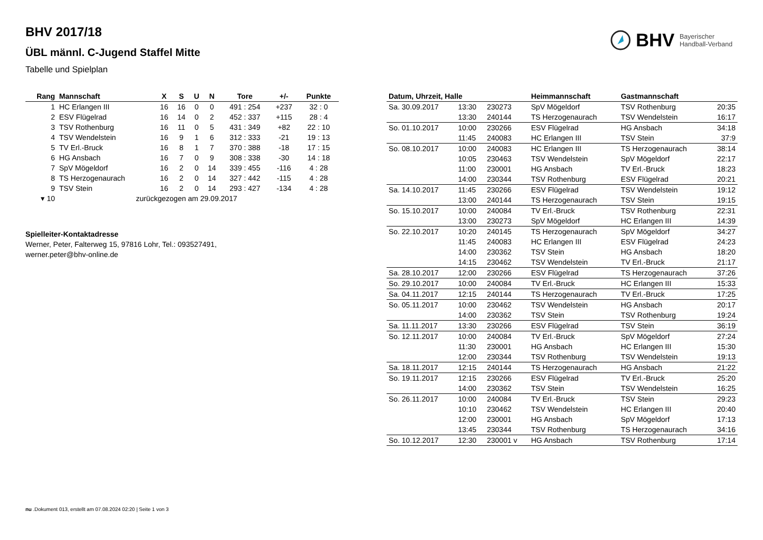BHV Bayerischer
Handball-Verband
BHV 2017/18
ÜBL männl. C-Jugend Staffel Mitte
Tabelle und Spielplan
| Rang | Mannschaft | X | S | U | N | Tore | +/- | Punkte |
| --- | --- | --- | --- | --- | --- | --- | --- | --- |
| 1 | HC Erlangen III | 16 | 16 | 0 | 0 | 491 : 254 | +237 | 32 : 0 |
| 2 | ESV Flügelrad | 16 | 14 | 0 | 2 | 452 : 337 | +115 | 28 : 4 |
| 3 | TSV Rothenburg | 16 | 11 | 0 | 5 | 431 : 349 | +82 | 22 : 10 |
| 4 | TSV Wendelstein | 16 | 9 | 1 | 6 | 312 : 333 | -21 | 19 : 13 |
| 5 | TV Erl.-Bruck | 16 | 8 | 1 | 7 | 370 : 388 | -18 | 17 : 15 |
| 6 | HG Ansbach | 16 | 7 | 0 | 9 | 308 : 338 | -30 | 14 : 18 |
| 7 | SpV Mögeldorf | 16 | 2 | 0 | 14 | 339 : 455 | -116 | 4 : 28 |
| 8 | TS Herzogenaurach | 16 | 2 | 0 | 14 | 327 : 442 | -115 | 4 : 28 |
| 9 | TSV Stein | 16 | 2 | 0 | 14 | 293 : 427 | -134 | 4 : 28 |
| ▾ 10 | zurückgezogen am 29.09.2017 | | | | | | | |
Spielleiter-Kontaktadresse
Werner, Peter, Falterweg 15, 97816 Lohr, Tel.: 093527491,
werner.peter@bhv-online.de
| Datum, Uhrzeit, Halle | | | Heimmannschaft | Gastmannschaft | |
| --- | --- | --- | --- | --- | --- |
| Sa. 30.09.2017 | 13:30 | 230273 | SpV Mögeldorf | TSV Rothenburg | 20:35 |
| | 13:30 | 240144 | TS Herzogenaurach | TSV Wendelstein | 16:17 |
| So. 01.10.2017 | 10:00 | 230266 | ESV Flügelrad | HG Ansbach | 34:18 |
| | 11:45 | 240083 | HC Erlangen III | TSV Stein | 37:9 |
| So. 08.10.2017 | 10:00 | 240083 | HC Erlangen III | TS Herzogenaurach | 38:14 |
| | 10:05 | 230463 | TSV Wendelstein | SpV Mögeldorf | 22:17 |
| | 11:00 | 230001 | HG Ansbach | TV Erl.-Bruck | 18:23 |
| | 14:00 | 230344 | TSV Rothenburg | ESV Flügelrad | 20:21 |
| Sa. 14.10.2017 | 11:45 | 230266 | ESV Flügelrad | TSV Wendelstein | 19:12 |
| | 13:00 | 240144 | TS Herzogenaurach | TSV Stein | 19:15 |
| So. 15.10.2017 | 10:00 | 240084 | TV Erl.-Bruck | TSV Rothenburg | 22:31 |
| | 13:00 | 230273 | SpV Mögeldorf | HC Erlangen III | 14:39 |
| So. 22.10.2017 | 10:20 | 240145 | TS Herzogenaurach | SpV Mögeldorf | 34:27 |
| | 11:45 | 240083 | HC Erlangen III | ESV Flügelrad | 24:23 |
| | 14:00 | 230362 | TSV Stein | HG Ansbach | 18:20 |
| | 14:15 | 230462 | TSV Wendelstein | TV Erl.-Bruck | 21:17 |
| Sa. 28.10.2017 | 12:00 | 230266 | ESV Flügelrad | TS Herzogenaurach | 37:26 |
| So. 29.10.2017 | 10:00 | 240084 | TV Erl.-Bruck | HC Erlangen III | 15:33 |
| Sa. 04.11.2017 | 12:15 | 240144 | TS Herzogenaurach | TV Erl.-Bruck | 17:25 |
| So. 05.11.2017 | 10:00 | 230462 | TSV Wendelstein | HG Ansbach | 20:17 |
| | 14:00 | 230362 | TSV Stein | TSV Rothenburg | 19:24 |
| Sa. 11.11.2017 | 13:30 | 230266 | ESV Flügelrad | TSV Stein | 36:19 |
| So. 12.11.2017 | 10:00 | 240084 | TV Erl.-Bruck | SpV Mögeldorf | 27:24 |
| | 11:30 | 230001 | HG Ansbach | HC Erlangen III | 15:30 |
| | 12:00 | 230344 | TSV Rothenburg | TSV Wendelstein | 19:13 |
| Sa. 18.11.2017 | 12:15 | 240144 | TS Herzogenaurach | HG Ansbach | 21:22 |
| So. 19.11.2017 | 12:15 | 230266 | ESV Flügelrad | TV Erl.-Bruck | 25:20 |
| | 14:00 | 230362 | TSV Stein | TSV Wendelstein | 16:25 |
| So. 26.11.2017 | 10:00 | 240084 | TV Erl.-Bruck | TSV Stein | 29:23 |
| | 10:10 | 230462 | TSV Wendelstein | HC Erlangen III | 20:40 |
| | 12:00 | 230001 | HG Ansbach | SpV Mögeldorf | 17:13 |
| | 13:45 | 230344 | TSV Rothenburg | TS Herzogenaurach | 34:16 |
| So. 10.12.2017 | 12:30 | 230001 v | HG Ansbach | TSV Rothenburg | 17:14 |
nu .Dokument 013, erstellt am 07.08.2024 02:20 | Seite 1 von 3